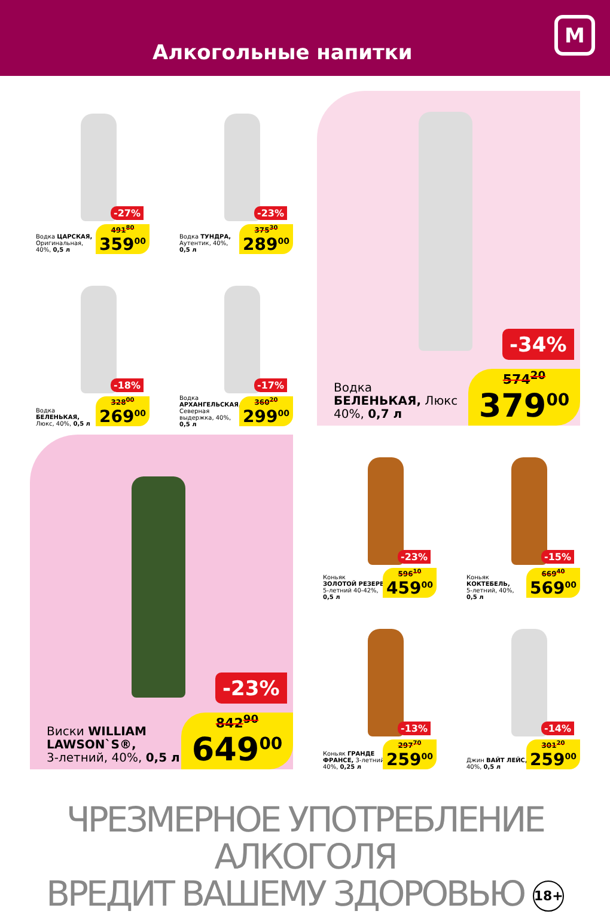Алкогольные напитки
М
-27%
Водка ЦАРСКАЯ,
Оригинальная,
40%, 0,5 л
491<sup>80</sup>
359<sup>00</sup>
-23%
Водка ТУНДРА,
Аутентик, 40%,
0,5 л
375<sup>30</sup>
289<sup>00</sup>
-18%
Водка
БЕЛЕНЬКАЯ,
Люкс, 40%, 0,5 л
328<sup>00</sup>
269<sup>00</sup>
-17%
Водка
АРХАНГЕЛЬСКАЯ,
Северная
выдержка, 40%,
0,5 л
360<sup>20</sup>
299<sup>00</sup>
-34%
Водка
БЕЛЕНЬКАЯ, Люкс
40%, 0,7 л
574<sup>20</sup>
379<sup>00</sup>
-23%
Виски WILLIAM
LAWSON`S®,
3-летний, 40%, 0,5 л
842<sup>90</sup>
649<sup>00</sup>
-23%
Коньяк
ЗОЛОТОЙ РЕЗЕРВ,
5-летний 40-42%,
0,5 л
596<sup>10</sup>
459<sup>00</sup>
-15%
Коньяк
КОКТЕБЕЛЬ,
5-летний, 40%,
0,5 л
669<sup>40</sup>
569<sup>00</sup>
-13%
Коньяк ГРАНДЕ
ФРАНСЕ, 3-летний,
40%, 0,25 л
297<sup>70</sup>
259<sup>00</sup>
-14%
Джин ВАЙТ ЛЕЙС,
40%, 0,5 л
301<sup>20</sup>
259<sup>00</sup>
ЧРЕЗМЕРНОЕ УПОТРЕБЛЕНИЕ АЛКОГОЛЯ
ВРЕДИТ ВАШЕМУ ЗДОРОВЬЮ 18+